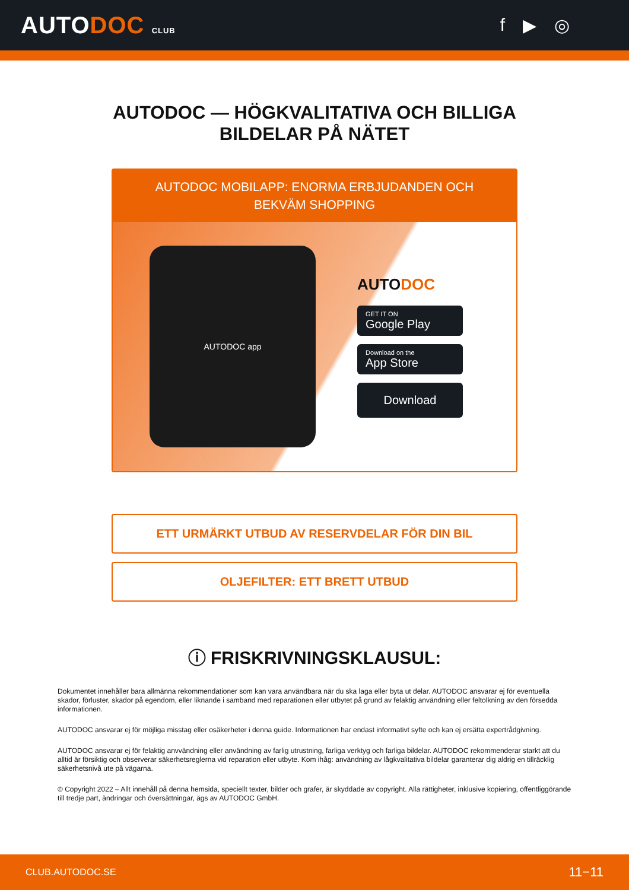AUTODOC CLUB
f ▶ ◎
AUTODOC — HÖGKVALITATIVA OCH BILLIGA
BILDELAR PÅ NÄTET
AUTODOC MOBILAPP: ENORMA ERBJUDANDEN OCH BEKVÄM SHOPPING
AUTODOC app
AUTODOC
GET IT ON
Google Play
Download on the
App Store
Download
ETT URMÄRKT UTBUD AV RESERVDELAR FÖR DIN BIL
OLJEFILTER: ETT BRETT UTBUD
ⓘ FRISKRIVNINGSKLAUSUL:
Dokumentet innehåller bara allmänna rekommendationer som kan vara användbara när du ska laga eller byta ut delar. AUTODOC ansvarar ej för eventuella skador, förluster, skador på egendom, eller liknande i samband med reparationen eller utbytet på grund av felaktig användning eller feltolkning av den försedda informationen.
AUTODOC ansvarar ej för möjliga misstag eller osäkerheter i denna guide. Informationen har endast informativt syfte och kan ej ersätta expertrådgivning.
AUTODOC ansvarar ej för felaktig anvvändning eller användning av farlig utrustning, farliga verktyg och farliga bildelar. AUTODOC rekommenderar starkt att du alltid är försiktig och observerar säkerhetsreglerna vid reparation eller utbyte. Kom ihåg: användning av lågkvalitativa bildelar garanterar dig aldrig en tillräcklig säkerhetsnivå ute på vägarna.
© Copyright 2022 – Allt innehåll på denna hemsida, speciellt texter, bilder och grafer, är skyddade av copyright. Alla rättigheter, inklusive kopiering, offentliggörande till tredje part, ändringar och översättningar, ägs av AUTODOC GmbH.
CLUB.AUTODOC.SE 11−11